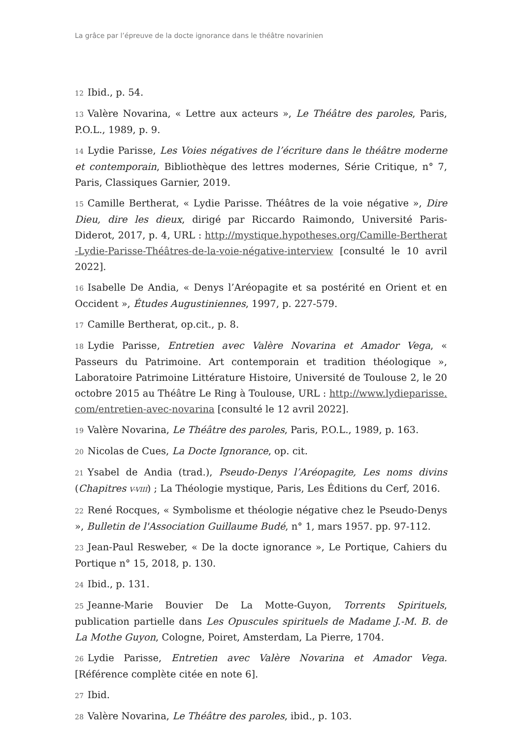La grâce par l’épreuve de la docte ignorance dans le théâtre novarinien
12 Ibid., p. 54.
13 Valère Novarina, « Lettre aux acteurs », Le Théâtre des paroles, Paris, P.O.L., 1989, p. 9.
14 Lydie Parisse, Les Voies négatives de l’écriture dans le théâtre moderne et contemporain, Bibliothèque des lettres modernes, Série Critique, n° 7, Paris, Classiques Garnier, 2019.
15 Camille Bertherat, « Lydie Parisse. Théâtres de la voie négative », Dire Dieu, dire les dieux, dirigé par Riccardo Raimondo, Université Paris-Diderot, 2017, p. 4, URL : http://mystique.hypotheses.org/Camille-Bertherat-Lydie-Parisse-Théâtres-de-la-voie-négative-interview [consulté le 10 avril 2022].
16 Isabelle De Andia, « Denys l’Aréopagite et sa postérité en Orient et en Occident », Études Augustiniennes, 1997, p. 227-579.
17 Camille Bertherat, op.cit., p. 8.
18 Lydie Parisse, Entretien avec Valère Novarina et Amador Vega, « Passeurs du Patrimoine. Art contemporain et tradition théologique », Laboratoire Patrimoine Littérature Histoire, Université de Toulouse 2, le 20 octobre 2015 au Théâtre Le Ring à Toulouse, URL : http://www.lydieparisse.com/entretien-avec-novarina [consulté le 12 avril 2022].
19 Valère Novarina, Le Théâtre des paroles, Paris, P.O.L., 1989, p. 163.
20 Nicolas de Cues, La Docte Ignorance, op. cit.
21 Ysabel de Andia (trad.), Pseudo-Denys l’Aréopagite, Les noms divins (Chapitres V-VIII) ; La Théologie mystique, Paris, Les Éditions du Cerf, 2016.
22 René Rocques, « Symbolisme et théologie négative chez le Pseudo-Denys », Bulletin de l'Association Guillaume Budé, n° 1, mars 1957. pp. 97-112.
23 Jean-Paul Resweber, « De la docte ignorance », Le Portique, Cahiers du Portique n° 15, 2018, p. 130.
24 Ibid., p. 131.
25 Jeanne-Marie Bouvier De La Motte-Guyon, Torrents Spirituels, publication partielle dans Les Opuscules spirituels de Madame J.-M. B. de La Mothe Guyon, Cologne, Poiret, Amsterdam, La Pierre, 1704.
26 Lydie Parisse, Entretien avec Valère Novarina et Amador Vega. [Référence complète citée en note 6].
27 Ibid.
28 Valère Novarina, Le Théâtre des paroles, ibid., p. 103.